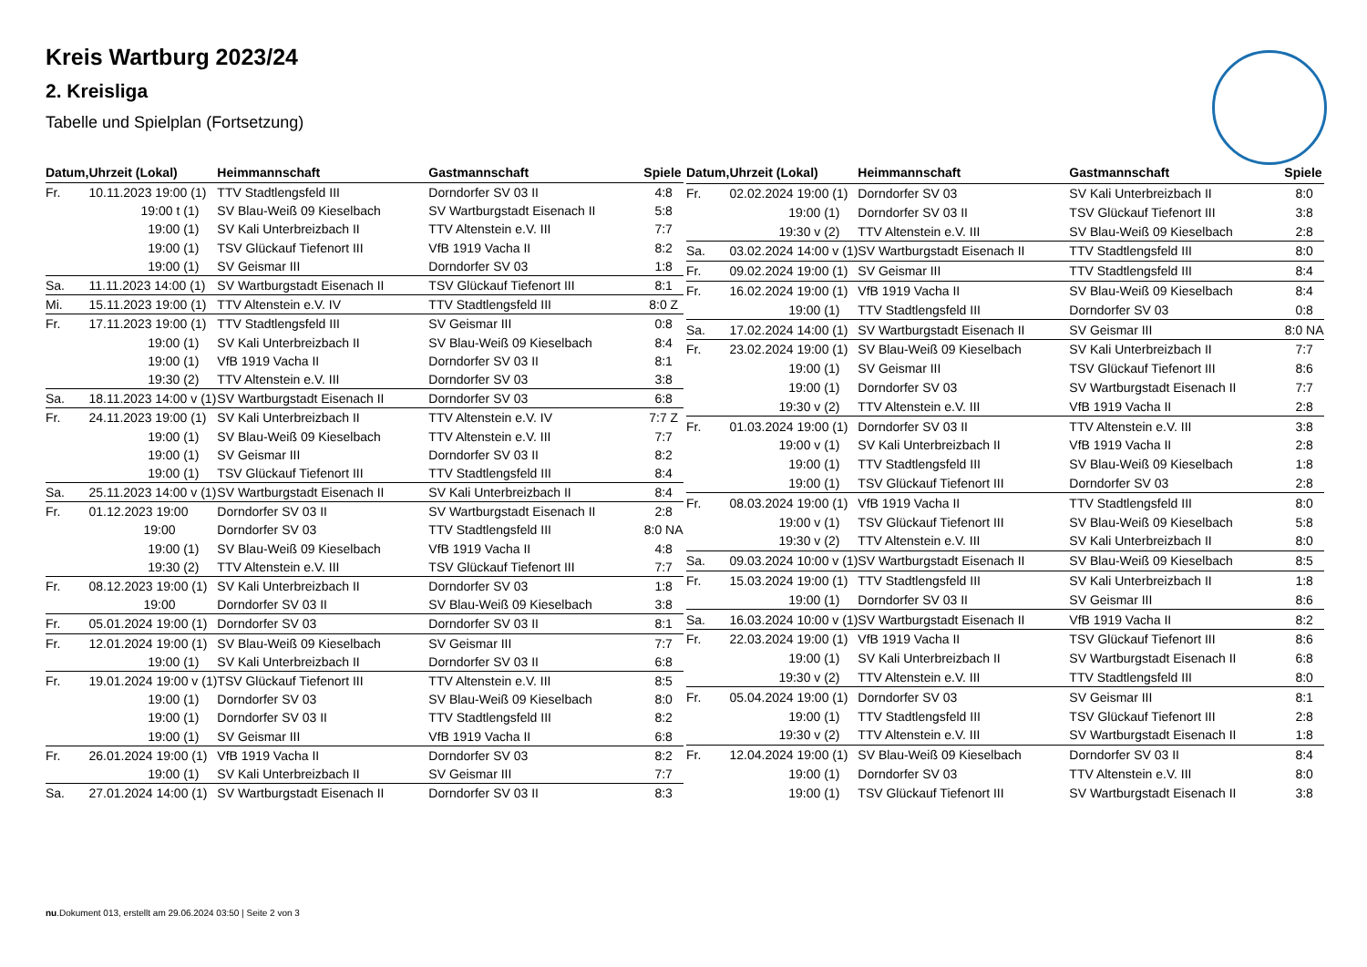Kreis Wartburg 2023/24
2. Kreisliga
Tabelle und Spielplan (Fortsetzung)
| Datum, | Uhrzeit (Lokal) | Heimmannschaft | Gastmannschaft | Spiele |
| --- | --- | --- | --- | --- |
| Fr. | 10.11.2023 19:00 (1) | TTV Stadtlengsfeld III | Dorndorfer SV 03 II | 4:8 |
| | 19:00 t (1) | SV Blau-Weiß 09 Kieselbach | SV Wartburgstadt Eisenach II | 5:8 |
| | 19:00 (1) | SV Kali Unterbreizbach II | TTV Altenstein e.V. III | 7:7 |
| | 19:00 (1) | TSV Glückauf Tiefenort III | VfB 1919 Vacha II | 8:2 |
| | 19:00 (1) | SV Geismar III | Dorndorfer SV 03 | 1:8 |
| Sa. | 11.11.2023 14:00 (1) | SV Wartburgstadt Eisenach II | TSV Glückauf Tiefenort III | 8:1 |
| Mi. | 15.11.2023 19:00 (1) | TTV Altenstein e.V. IV | TTV Stadtlengsfeld III | 8:0 Z |
| Fr. | 17.11.2023 19:00 (1) | TTV Stadtlengsfeld III | SV Geismar III | 0:8 |
| | 19:00 (1) | SV Kali Unterbreizbach II | SV Blau-Weiß 09 Kieselbach | 8:4 |
| | 19:00 (1) | VfB 1919 Vacha II | Dorndorfer SV 03 II | 8:1 |
| | 19:30 (2) | TTV Altenstein e.V. III | Dorndorfer SV 03 | 3:8 |
| Sa. | 18.11.2023 14:00 v (1) | SV Wartburgstadt Eisenach II | Dorndorfer SV 03 | 6:8 |
| Fr. | 24.11.2023 19:00 (1) | SV Kali Unterbreizbach II | TTV Altenstein e.V. IV | 7:7 Z |
| | 19:00 (1) | SV Blau-Weiß 09 Kieselbach | TTV Altenstein e.V. III | 7:7 |
| | 19:00 (1) | SV Geismar III | Dorndorfer SV 03 II | 8:2 |
| | 19:00 (1) | TSV Glückauf Tiefenort III | TTV Stadtlengsfeld III | 8:4 |
| Sa. | 25.11.2023 14:00 v (1) | SV Wartburgstadt Eisenach II | SV Kali Unterbreizbach II | 8:4 |
| Fr. | 01.12.2023 19:00 | Dorndorfer SV 03 II | SV Wartburgstadt Eisenach II | 2:8 |
| | 19:00 | Dorndorfer SV 03 | TTV Stadtlengsfeld III | 8:0 NA |
| | 19:00 (1) | SV Blau-Weiß 09 Kieselbach | VfB 1919 Vacha II | 4:8 |
| | 19:30 (2) | TTV Altenstein e.V. III | TSV Glückauf Tiefenort III | 7:7 |
| Fr. | 08.12.2023 19:00 (1) | SV Kali Unterbreizbach II | Dorndorfer SV 03 | 1:8 |
| | 19:00 | Dorndorfer SV 03 II | SV Blau-Weiß 09 Kieselbach | 3:8 |
| Fr. | 05.01.2024 19:00 (1) | Dorndorfer SV 03 | Dorndorfer SV 03 II | 8:1 |
| Fr. | 12.01.2024 19:00 (1) | SV Blau-Weiß 09 Kieselbach | SV Geismar III | 7:7 |
| | 19:00 (1) | SV Kali Unterbreizbach II | Dorndorfer SV 03 II | 6:8 |
| Fr. | 19.01.2024 19:00 v (1) | TSV Glückauf Tiefenort III | TTV Altenstein e.V. III | 8:5 |
| | 19:00 (1) | Dorndorfer SV 03 | SV Blau-Weiß 09 Kieselbach | 8:0 |
| | 19:00 (1) | Dorndorfer SV 03 II | TTV Stadtlengsfeld III | 8:2 |
| | 19:00 (1) | SV Geismar III | VfB 1919 Vacha II | 6:8 |
| Fr. | 26.01.2024 19:00 (1) | VfB 1919 Vacha II | Dorndorfer SV 03 | 8:2 |
| | 19:00 (1) | SV Kali Unterbreizbach II | SV Geismar III | 7:7 |
| Sa. | 27.01.2024 14:00 (1) | SV Wartburgstadt Eisenach II | Dorndorfer SV 03 II | 8:3 |
| Datum, | Uhrzeit (Lokal) | Heimmannschaft | Gastmannschaft | Spiele |
| --- | --- | --- | --- | --- |
| Fr. | 02.02.2024 19:00 (1) | Dorndorfer SV 03 | SV Kali Unterbreizbach II | 8:0 |
| | 19:00 (1) | Dorndorfer SV 03 II | TSV Glückauf Tiefenort III | 3:8 |
| | 19:30 v (2) | TTV Altenstein e.V. III | SV Blau-Weiß 09 Kieselbach | 2:8 |
| Sa. | 03.02.2024 14:00 v (1) | SV Wartburgstadt Eisenach II | TTV Stadtlengsfeld III | 8:0 |
| Fr. | 09.02.2024 19:00 (1) | SV Geismar III | TTV Stadtlengsfeld III | 8:4 |
| Fr. | 16.02.2024 19:00 (1) | VfB 1919 Vacha II | SV Blau-Weiß 09 Kieselbach | 8:4 |
| | 19:00 (1) | TTV Stadtlengsfeld III | Dorndorfer SV 03 | 0:8 |
| Sa. | 17.02.2024 14:00 (1) | SV Wartburgstadt Eisenach II | SV Geismar III | 8:0 NA |
| Fr. | 23.02.2024 19:00 (1) | SV Blau-Weiß 09 Kieselbach | SV Kali Unterbreizbach II | 7:7 |
| | 19:00 (1) | SV Geismar III | TSV Glückauf Tiefenort III | 8:6 |
| | 19:00 (1) | Dorndorfer SV 03 | SV Wartburgstadt Eisenach II | 7:7 |
| | 19:30 v (2) | TTV Altenstein e.V. III | VfB 1919 Vacha II | 2:8 |
| Fr. | 01.03.2024 19:00 (1) | Dorndorfer SV 03 II | TTV Altenstein e.V. III | 3:8 |
| | 19:00 v (1) | SV Kali Unterbreizbach II | VfB 1919 Vacha II | 2:8 |
| | 19:00 (1) | TTV Stadtlengsfeld III | SV Blau-Weiß 09 Kieselbach | 1:8 |
| | 19:00 (1) | TSV Glückauf Tiefenort III | Dorndorfer SV 03 | 2:8 |
| Fr. | 08.03.2024 19:00 (1) | VfB 1919 Vacha II | TTV Stadtlengsfeld III | 8:0 |
| | 19:00 v (1) | TSV Glückauf Tiefenort III | SV Blau-Weiß 09 Kieselbach | 5:8 |
| | 19:30 v (2) | TTV Altenstein e.V. III | SV Kali Unterbreizbach II | 8:0 |
| Sa. | 09.03.2024 10:00 v (1) | SV Wartburgstadt Eisenach II | SV Blau-Weiß 09 Kieselbach | 8:5 |
| Fr. | 15.03.2024 19:00 (1) | TTV Stadtlengsfeld III | SV Kali Unterbreizbach II | 1:8 |
| | 19:00 (1) | Dorndorfer SV 03 II | SV Geismar III | 8:6 |
| Sa. | 16.03.2024 10:00 v (1) | SV Wartburgstadt Eisenach II | VfB 1919 Vacha II | 8:2 |
| Fr. | 22.03.2024 19:00 (1) | VfB 1919 Vacha II | TSV Glückauf Tiefenort III | 8:6 |
| | 19:00 (1) | SV Kali Unterbreizbach II | SV Wartburgstadt Eisenach II | 6:8 |
| | 19:30 v (2) | TTV Altenstein e.V. III | TTV Stadtlengsfeld III | 8:0 |
| Fr. | 05.04.2024 19:00 (1) | Dorndorfer SV 03 | SV Geismar III | 8:1 |
| | 19:00 (1) | TTV Stadtlengsfeld III | TSV Glückauf Tiefenort III | 2:8 |
| | 19:30 v (2) | TTV Altenstein e.V. III | SV Wartburgstadt Eisenach II | 1:8 |
| Fr. | 12.04.2024 19:00 (1) | SV Blau-Weiß 09 Kieselbach | Dorndorfer SV 03 II | 8:4 |
| | 19:00 (1) | Dorndorfer SV 03 | TTV Altenstein e.V. III | 8:0 |
| | 19:00 (1) | TSV Glückauf Tiefenort III | SV Wartburgstadt Eisenach II | 3:8 |
nu.Dokument 013, erstellt am 29.06.2024 03:50 | Seite 2 von 3